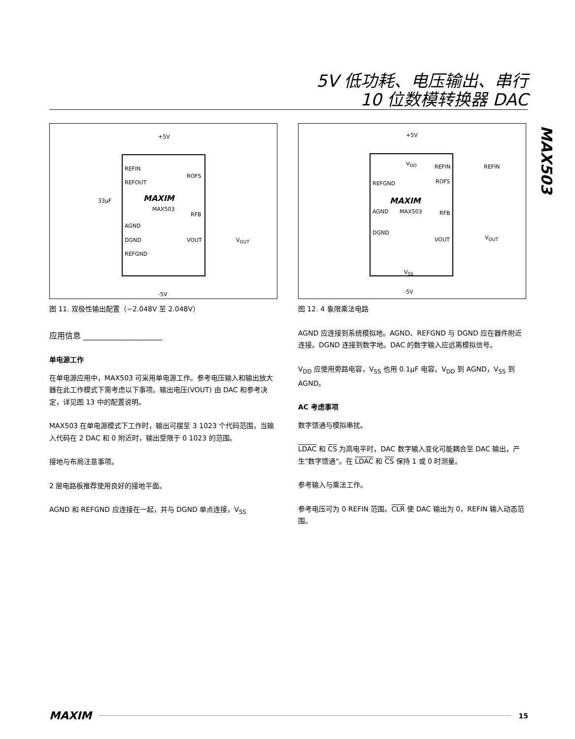5V 低功耗、电压输出、串行
10 位数模转换器 DAC
MAX503
+5V
REFIN
REFOUT
ROFS
33µF MAXIM
MAX503
RFB
AGND
DGND VOUT V<sub>OUT</sub>
REFGND
-5V
图 11. 双极性输出配置（−2.048V 至 2.048V）
应用信息 ____________________
单电源工作
在单电源应用中，MAX503 可采用单电源工作。参考电压输入和输出放大器在此工作模式下需考虑以下事项。输出电压(VOUT) 由 DAC 和参考决定，详见图 13 中的配置说明。
MAX503 在单电源模式下工作时，输出可摆至 3 1023 个代码范围，当输入代码在 2 DAC 和 0 附近时，输出受限于 0 1023 的范围。
接地与布局注意事项。
2 层电路板推荐使用良好的接地平面。
AGND 和 REFGND 应连接在一起，并与 DGND 单点连接，V<sub>SS</sub>
+5V
V<sub>DD</sub> REFIN REFIN
REFGND ROFS
MAXIM
MAX503 AGND RFB
DGND
VOUT V<sub>OUT</sub>
V<sub>SS</sub>
-5V
图 12. 4 象限乘法电路
AGND 应连接到系统模拟地。AGND、REFGND 与 DGND 应在器件附近连接。DGND 连接到数字地。DAC 的数字输入应远离模拟信号。
V<sub>DD</sub> 应使用旁路电容，V<sub>SS</sub> 也用 0.1µF 电容。V<sub>DD</sub> 到 AGND，V<sub>SS</sub> 到 AGND。
AC 考虑事项
数字馈通与模拟串扰。
LDAC 和 CS 为高电平时，DAC 数字输入变化可能耦合至 DAC 输出，产生"数字馈通"。在 LDAC 和 CS 保持 1 或 0 时测量。
参考输入与乘法工作。
参考电压可为 0 REFIN 范围。CLR 使 DAC 输出为 0，REFIN 输入动态范围。
MAXIM 15